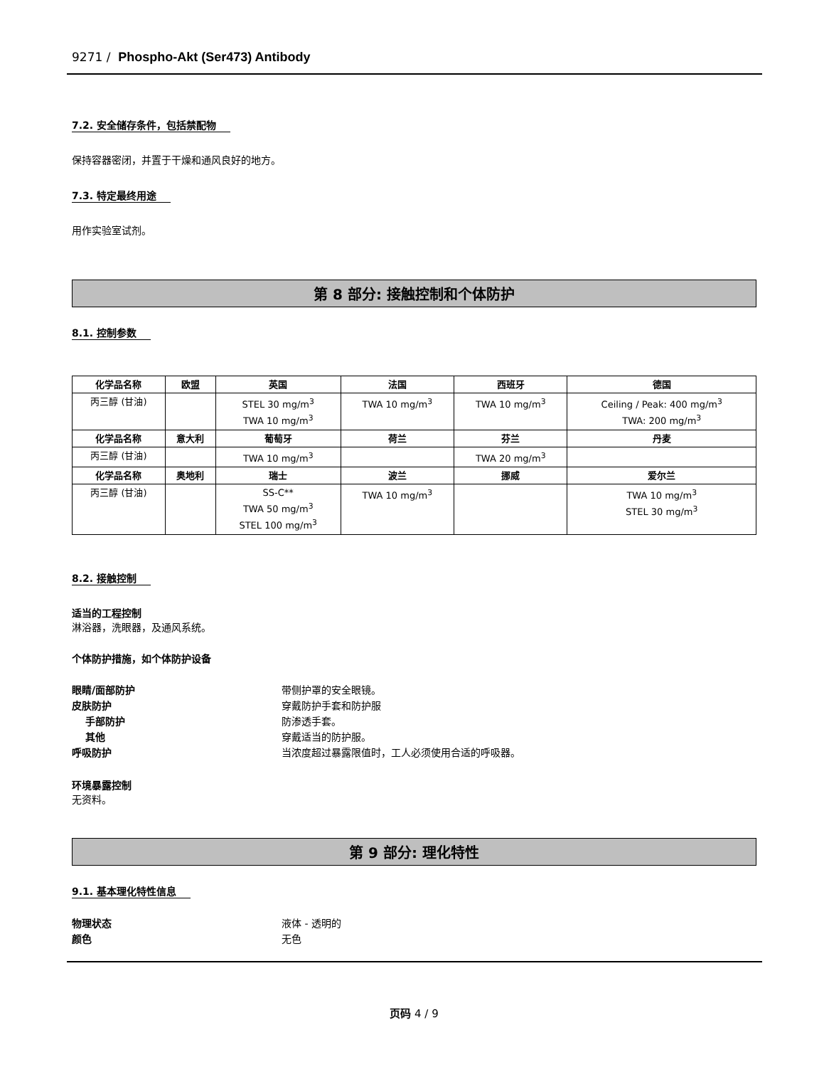9271 / Phospho-Akt (Ser473) Antibody
7.2. 安全储存条件，包括禁配物
保持容器密闭，并置于干燥和通风良好的地方。
7.3. 特定最终用途
用作实验室试剂。
第 8 部分: 接触控制和个体防护
8.1. 控制参数
| 化学品名称 | 欧盟 | 英国 | 法国 | 西班牙 | 德国 |
| --- | --- | --- | --- | --- | --- |
| 丙三醇 (甘油) | | STEL 30 mg/m<sup>3</sup> TWA 10 mg/m<sup>3</sup> | TWA 10 mg/m<sup>3</sup> | TWA 10 mg/m<sup>3</sup> | Ceiling / Peak: 400 mg/m<sup>3</sup> TWA: 200 mg/m<sup>3</sup> |
| 化学品名称 | 意大利 | 葡萄牙 | 荷兰 | 芬兰 | 丹麦 |
| 丙三醇 (甘油) | | TWA 10 mg/m<sup>3</sup> | | TWA 20 mg/m<sup>3</sup> | |
| 化学品名称 | 奥地利 | 瑞士 | 波兰 | 挪威 | 爱尔兰 |
| 丙三醇 (甘油) | | SS-C** TWA 50 mg/m<sup>3</sup> STEL 100 mg/m<sup>3</sup> | TWA 10 mg/m<sup>3</sup> | | TWA 10 mg/m<sup>3</sup> STEL 30 mg/m<sup>3</sup> |
8.2. 接触控制
适当的工程控制
淋浴器，洗眼器，及通风系统。
个体防护措施，如个体防护设备
眼睛/面部防护 带侧护罩的安全眼镜。
皮肤防护 穿戴防护手套和防护服
手部防护 防渗透手套。
其他 穿戴适当的防护服。
呼吸防护 当浓度超过暴露限值时，工人必须使用合适的呼吸器。
环境暴露控制
无资料。
第 9 部分: 理化特性
9.1. 基本理化特性信息
物理状态 液体 - 透明的
颜色 无色
页码 4 / 9